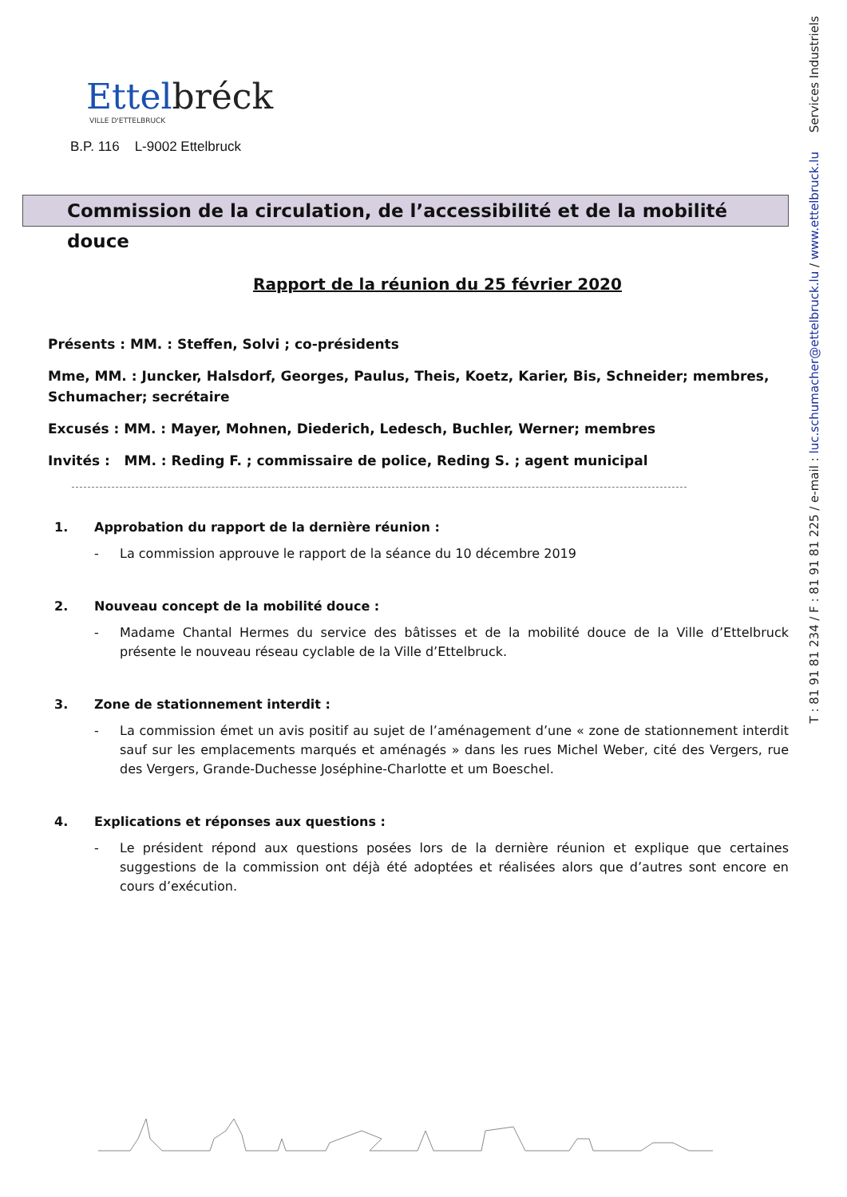T : 81 91 81 234 / F : 81 91 81 225 / e-mail : luc.schumacher@ettelbruck.lu / www.ettelbruck.lu Services Industriels
Ettelbréck
VILLE D'ETTELBRUCK
B.P. 116 L-9002 Ettelbruck
Commission de la circulation, de l’accessibilité et de la mobilité douce
Rapport de la réunion du 25 février 2020
Présents : MM. : Steffen, Solvi ; co-présidents
Mme, MM. : Juncker, Halsdorf, Georges, Paulus, Theis, Koetz, Karier, Bis, Schneider; membres, Schumacher; secrétaire
Excusés : MM. : Mayer, Mohnen, Diederich, Ledesch, Buchler, Werner; membres
Invités : MM. : Reding F. ; commissaire de police, Reding S. ; agent municipal
1. Approbation du rapport de la dernière réunion :
- La commission approuve le rapport de la séance du 10 décembre 2019
2. Nouveau concept de la mobilité douce :
- Madame Chantal Hermes du service des bâtisses et de la mobilité douce de la Ville d’Ettelbruck présente le nouveau réseau cyclable de la Ville d’Ettelbruck.
3. Zone de stationnement interdit :
- La commission émet un avis positif au sujet de l’aménagement d’une « zone de stationnement interdit sauf sur les emplacements marqués et aménagés » dans les rues Michel Weber, cité des Vergers, rue des Vergers, Grande-Duchesse Joséphine-Charlotte et um Boeschel.
4. Explications et réponses aux questions :
- Le président répond aux questions posées lors de la dernière réunion et explique que certaines suggestions de la commission ont déjà été adoptées et réalisées alors que d’autres sont encore en cours d’exécution.